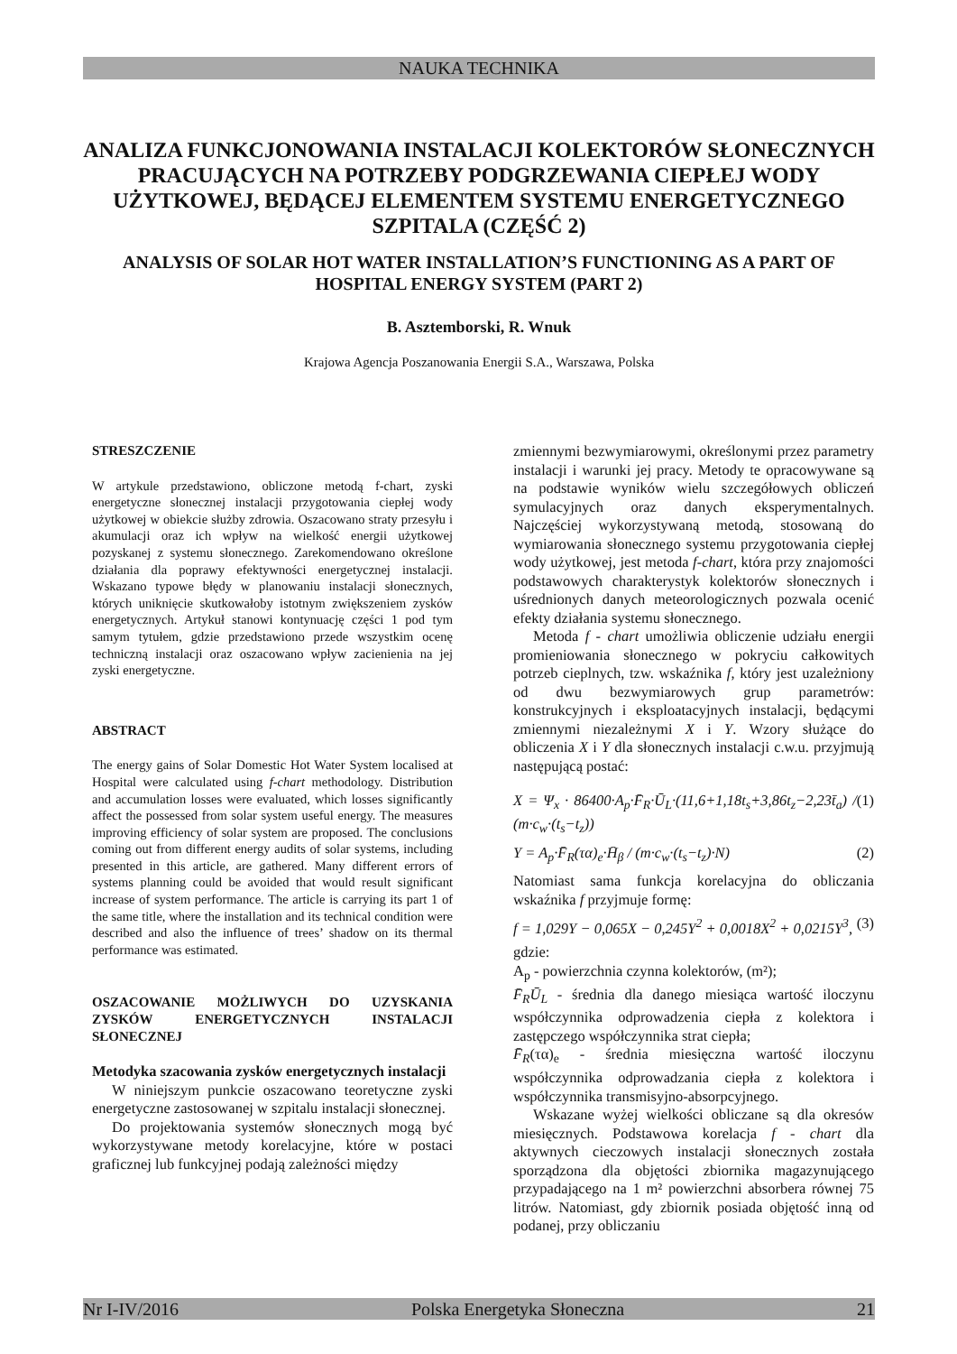NAUKA TECHNIKA
ANALIZA FUNKCJONOWANIA INSTALACJI KOLEKTORÓW SŁONECZNYCH PRACUJĄCYCH NA POTRZEBY PODGRZEWANIA CIEPŁEJ WODY UŻYTKOWEJ, BĘDĄCEJ ELEMENTEM SYSTEMU ENERGETYCZNEGO SZPITALA (CZĘŚĆ 2)
ANALYSIS OF SOLAR HOT WATER INSTALLATION’S FUNCTIONING AS A PART OF HOSPITAL ENERGY SYSTEM (PART 2)
B. Asztemborski, R. Wnuk
Krajowa Agencja Poszanowania Energii S.A., Warszawa, Polska
STRESZCZENIE
W artykule przedstawiono, obliczone metodą f-chart, zyski energetyczne słonecznej instalacji przygotowania ciepłej wody użytkowej w obiekcie służby zdrowia. Oszacowano straty przesyłu i akumulacji oraz ich wpływ na wielkość energii użytkowej pozyskanej z systemu słonecznego. Zarekomendowano określone działania dla poprawy efektywności energetycznej instalacji. Wskazano typowe błędy w planowaniu instalacji słonecznych, których uniknięcie skutkowałoby istotnym zwiększeniem zysków energetycznych. Artykuł stanowi kontynuację części 1 pod tym samym tytułem, gdzie przedstawiono przede wszystkim ocenę techniczną instalacji oraz oszacowano wpływ zacienienia na jej zyski energetyczne.
ABSTRACT
The energy gains of Solar Domestic Hot Water System localised at Hospital were calculated using f-chart methodology. Distribution and accumulation losses were evaluated, which losses significantly affect the possessed from solar system useful energy. The measures improving efficiency of solar system are proposed. The conclusions coming out from different energy audits of solar systems, including presented in this article, are gathered. Many different errors of systems planning could be avoided that would result significant increase of system performance. The article is carrying its part 1 of the same title, where the installation and its technical condition were described and also the influence of trees’ shadow on its thermal performance was estimated.
OSZACOWANIE MOŻLIWYCH DO UZYSKANIA ZYSKÓW ENERGETYCZNYCH INSTALACJI SŁONECZNEJ
Metodyka szacowania zysków energetycznych instalacji
W niniejszym punkcie oszacowano teoretyczne zyski energetyczne zastosowanej w szpitalu instalacji słonecznej.
Do projektowania systemów słonecznych mogą być wykorzystywane metody korelacyjne, które w postaci graficznej lub funkcyjnej podają zależności między
zmiennymi bezwymiarowymi, określonymi przez parametry instalacji i warunki jej pracy. Metody te opracowywane są na podstawie wyników wielu szczegółowych obliczeń symulacyjnych oraz danych eksperymentalnych. Najczęściej wykorzystywaną metodą, stosowaną do wymiarowania słonecznego systemu przygotowania ciepłej wody użytkowej, jest metoda f-chart, która przy znajomości podstawowych charakterystyk kolektorów słonecznych i uśrednionych danych meteorologicznych pozwala ocenić efekty działania systemu słonecznego.
Metoda f - chart umożliwia obliczenie udziału energii promieniowania słonecznego w pokryciu całkowitych potrzeb cieplnych, tzw. wskaźnika f, który jest uzależniony od dwu bezwymiarowych grup parametrów: konstrukcyjnych i eksploatacyjnych instalacji, będącymi zmiennymi niezależnymi X i Y. Wzory służące do obliczenia X i Y dla słonecznych instalacji c.w.u. przyjmują następującą postać:
X = Ψ<sub>x</sub> · 86400·A<sub>p</sub>·F̄<sub>R</sub>·Ū<sub>L</sub>·(11,6+1,18t<sub>s</sub>+3,86t<sub>z</sub>−2,23t̄<sub>a</sub>) / (m·c<sub>w</sub>·(t<sub>s</sub>−t<sub>z</sub>)) (1)
Y = A<sub>p</sub>·F̄<sub>R</sub>(τα)<sub>e</sub>·H̄<sub>β</sub> / (m·c<sub>w</sub>·(t<sub>s</sub>−t<sub>z</sub>)·N) (2)
Natomiast sama funkcja korelacyjna do obliczania wskaźnika f przyjmuje formę:
f = 1,029Y − 0,065X − 0,245Y<sup>2</sup> + 0,0018X<sup>2</sup> + 0,0215Y<sup>3</sup>, (3)
gdzie:
A<sub>p</sub> - powierzchnia czynna kolektorów, (m²);
F̄<sub>R</sub>Ū<sub>L</sub> - średnia dla danego miesiąca wartość iloczynu współczynnika odprowadzenia ciepła z kolektora i zastępczego współczynnika strat ciepła;
F̄<sub>R</sub>(τα)<sub>e</sub> - średnia miesięczna wartość iloczynu współczynnika odprowadzania ciepła z kolektora i współczynnika transmisyjno-absorpcyjnego.
Wskazane wyżej wielkości obliczane są dla okresów miesięcznych. Podstawowa korelacja f - chart dla aktywnych cieczowych instalacji słonecznych została sporządzona dla objętości zbiornika magazynującego przypadającego na 1 m² powierzchni absorbera równej 75 litrów. Natomiast, gdy zbiornik posiada objętość inną od podanej, przy obliczaniu
Nr I-IV/2016 Polska Energetyka Słoneczna 21